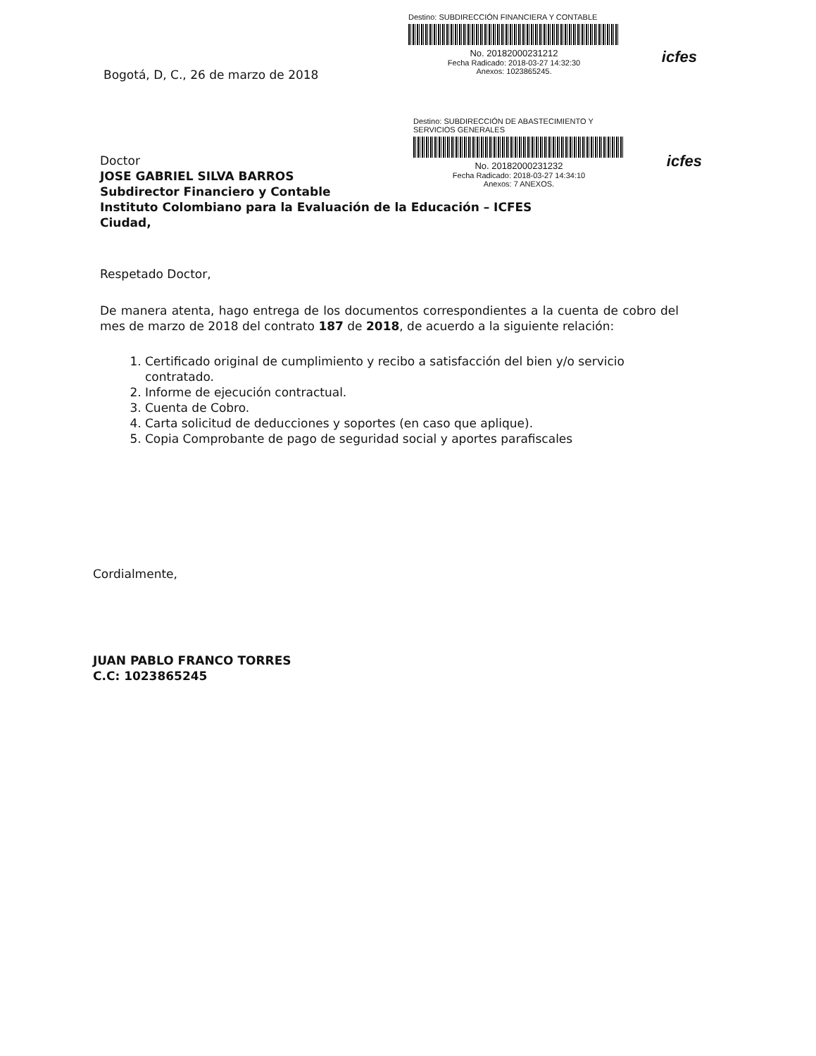Destino: SUBDIRECCIÓN FINANCIERA Y CONTABLE
No. 20182000231212
Fecha Radicado: 2018-03-27 14:32:30
Anexos: 1023865245.
icfes
Destino: SUBDIRECCIÓN DE ABASTECIMIENTO Y SERVICIOS GENERALES
No. 20182000231232
Fecha Radicado: 2018-03-27 14:34:10
Anexos: 7 ANEXOS.
icfes
Bogotá, D, C., 26 de marzo de 2018
Doctor
JOSE GABRIEL SILVA BARROS
Subdirector Financiero y Contable
Instituto Colombiano para la Evaluación de la Educación – ICFES
Ciudad,
Respetado Doctor,
De manera atenta, hago entrega de los documentos correspondientes a la cuenta de cobro del mes de marzo de 2018 del contrato 187 de 2018, de acuerdo a la siguiente relación:
1. Certificado original de cumplimiento y recibo a satisfacción del bien y/o servicio contratado.
2. Informe de ejecución contractual.
3. Cuenta de Cobro.
4. Carta solicitud de deducciones y soportes (en caso que aplique).
5. Copia Comprobante de pago de seguridad social y aportes parafiscales
Cordialmente,
JUAN PABLO FRANCO TORRES
C.C: 1023865245